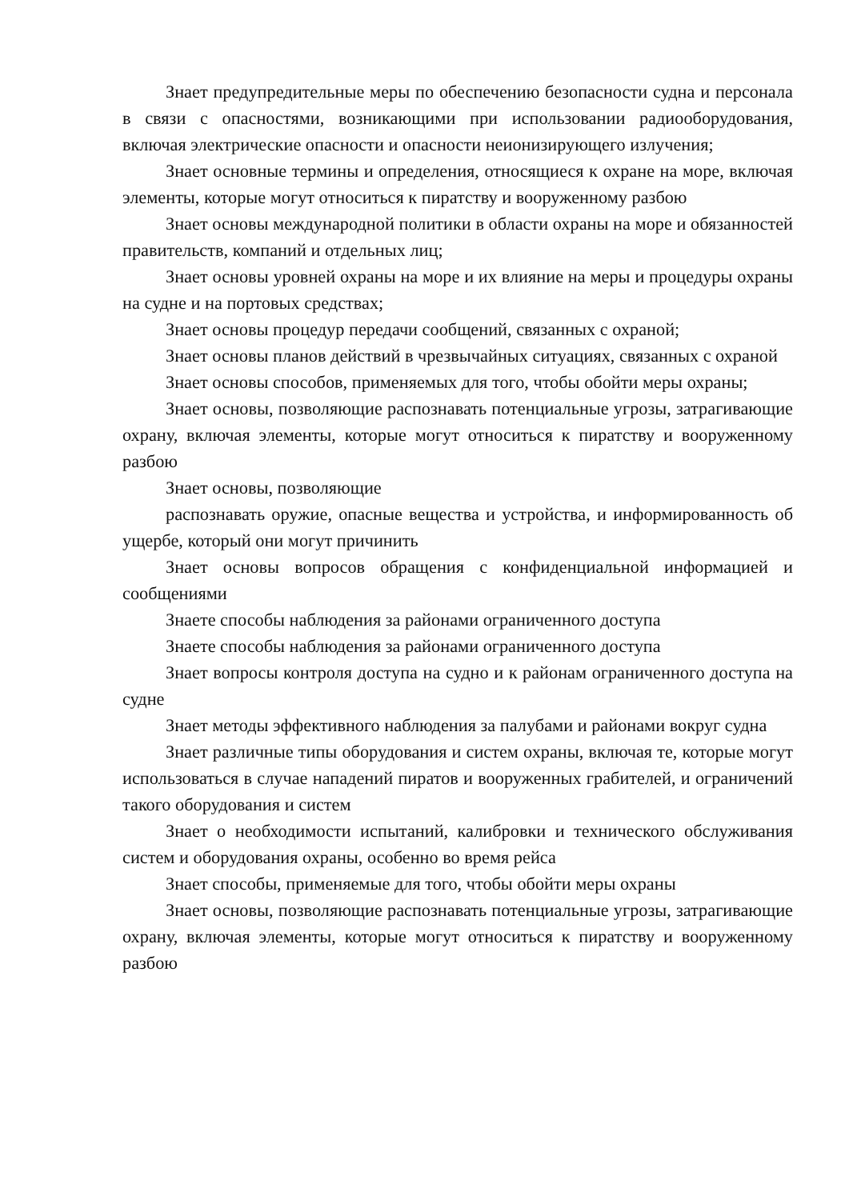Знает предупредительные меры по обеспечению безопасности судна и персонала в связи с опасностями, возникающими при использовании радиооборудования, включая электрические опасности и опасности неионизирующего излучения;
Знает основные термины и определения, относящиеся к охране на море, включая элементы, которые могут относиться к пиратству и вооруженному разбою
Знает основы международной политики в области охраны на море и обязанностей правительств, компаний и отдельных лиц;
Знает основы уровней охраны на море и их влияние на меры и процедуры охраны на судне и на портовых средствах;
Знает основы процедур передачи сообщений, связанных с охраной;
Знает основы планов действий в чрезвычайных ситуациях, связанных с охраной
Знает основы способов, применяемых для того, чтобы обойти меры охраны;
Знает основы, позволяющие распознавать потенциальные угрозы, затрагивающие охрану, включая элементы, которые могут относиться к пиратству и вооруженному разбою
Знает основы, позволяющие
распознавать оружие, опасные вещества и устройства, и информированность об ущербе, который они могут причинить
Знает основы вопросов обращения с конфиденциальной информацией и сообщениями
Знаете способы наблюдения за районами ограниченного доступа
Знаете способы наблюдения за районами ограниченного доступа
Знает вопросы контроля доступа на судно и к районам ограниченного доступа на судне
Знает методы эффективного наблюдения за палубами и районами вокруг судна
Знает различные типы оборудования и систем охраны, включая те, которые могут использоваться в случае нападений пиратов и вооруженных грабителей, и ограничений такого оборудования и систем
Знает о необходимости испытаний, калибровки и технического обслуживания систем и оборудования охраны, особенно во время рейса
Знает способы, применяемые для того, чтобы обойти меры охраны
Знает основы, позволяющие распознавать потенциальные угрозы, затрагивающие охрану, включая элементы, которые могут относиться к пиратству и вооруженному разбою